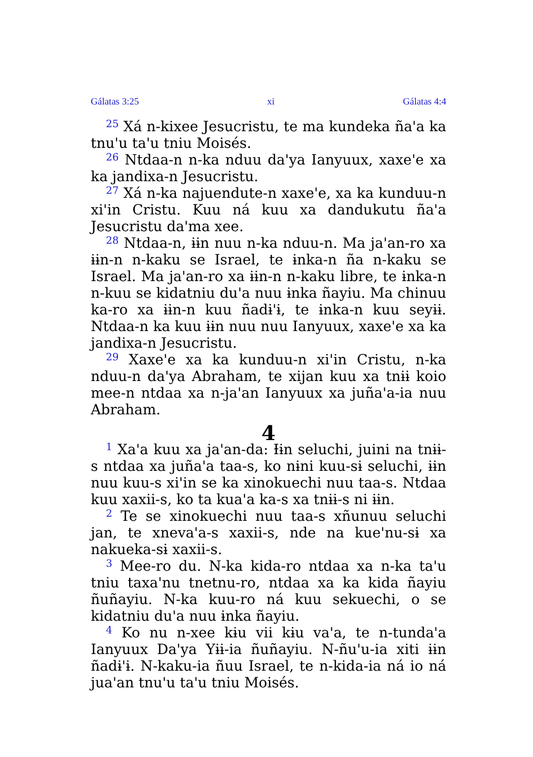Gálatas 3:25 xi Gálatas 4:4
<sup>25</sup> Xá n-kixee Jesucristu, te ma kundeka ña'a ka tnu'u ta'u tniu Moisés.
<sup>26</sup> Ntdaa-n n-ka nduu da'ya Ianyuux, xaxe'e xa ka jandixa-n Jesucristu.
<sup>27</sup> Xá n-ka najuendute-n xaxe'e, xa ka kunduu-n xi'in Cristu. Kuu ná kuu xa dandukutu ña'a Jesucristu da'ma xee.
<sup>28</sup> Ntdaa-n, ɨɨn nuu n-ka nduu-n. Ma ja'an-ro xa ɨɨn-n n-kaku se Israel, te ɨnka-n ña n-kaku se Israel. Ma ja'an-ro xa ɨɨn-n n-kaku libre, te ɨnka-n n-kuu se kidatniu du'a nuu ɨnka ñayiu. Ma chinuu ka-ro xa ɨɨn-n kuu ñadɨ'ɨ, te ɨnka-n kuu seyɨɨ. Ntdaa-n ka kuu ɨɨn nuu nuu Ianyuux, xaxe'e xa ka jandixa-n Jesucristu.
<sup>29</sup> Xaxe'e xa ka kunduu-n xi'in Cristu, n-ka nduu-n da'ya Abraham, te xijan kuu xa tnɨɨ koio mee-n ntdaa xa n-ja'an Ianyuux xa juña'a-ia nuu Abraham.
4
<sup>1</sup> Xa'a kuu xa ja'an-da: Ɨɨn seluchi, juini na tnɨɨ-s ntdaa xa juña'a taa-s, ko nɨni kuu-sɨ seluchi, ɨɨn nuu kuu-s xi'in se ka xinokuechi nuu taa-s. Ntdaa kuu xaxii-s, ko ta kua'a ka-s xa tnɨɨ-s ni ɨɨn.
<sup>2</sup> Te se xinokuechi nuu taa-s xñunuu seluchi jan, te xneva'a-s xaxii-s, nde na kue'nu-sɨ xa nakueka-sɨ xaxii-s.
<sup>3</sup> Mee-ro du. N-ka kida-ro ntdaa xa n-ka ta'u tniu taxa'nu tnetnu-ro, ntdaa xa ka kida ñayiu ñuñayiu. N-ka kuu-ro ná kuu sekuechi, o se kidatniu du'a nuu ɨnka ñayiu.
<sup>4</sup> Ko nu n-xee kɨu vii kɨu va'a, te n-tunda'a Ianyuux Da'ya Yɨɨ-ia ñuñayiu. N-ñu'u-ia xiti ɨɨn ñadɨ'ɨ. N-kaku-ia ñuu Israel, te n-kida-ia ná io ná jua'an tnu'u ta'u tniu Moisés.